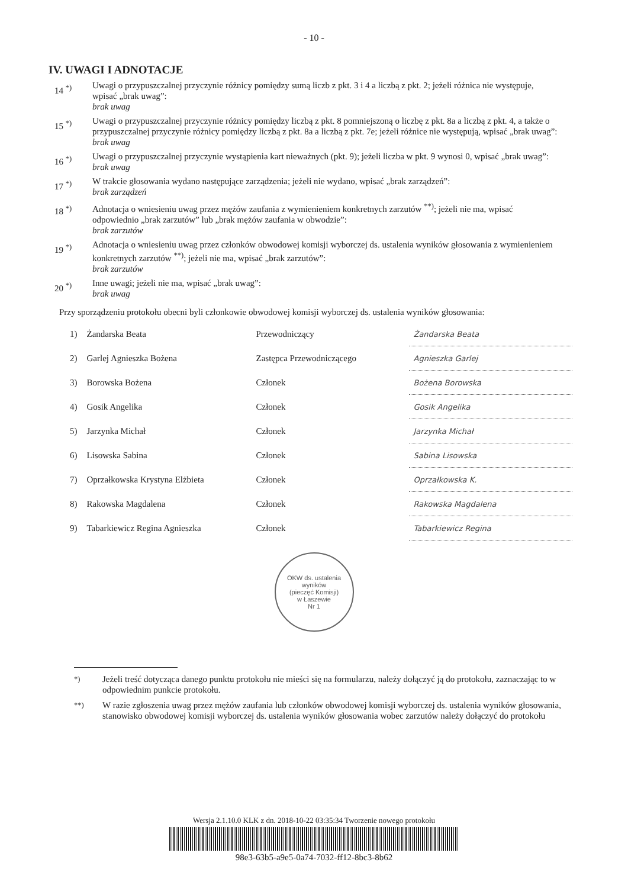- 10 -
IV. UWAGI I ADNOTACJE
14 <sup>*)</sup>
Uwagi o przypuszczalnej przyczynie różnicy pomiędzy sumą liczb z pkt. 3 i 4 a liczbą z pkt. 2; jeżeli różnica nie występuje, wpisać „brak uwag”:
brak uwag
15 <sup>*)</sup>
Uwagi o przypuszczalnej przyczynie różnicy pomiędzy liczbą z pkt. 8 pomniejszoną o liczbę z pkt. 8a a liczbą z pkt. 4, a także o przypuszczalnej przyczynie różnicy pomiędzy liczbą z pkt. 8a a liczbą z pkt. 7e; jeżeli różnice nie występują, wpisać „brak uwag”:
brak uwag
16 <sup>*)</sup>
Uwagi o przypuszczalnej przyczynie wystąpienia kart nieważnych (pkt. 9); jeżeli liczba w pkt. 9 wynosi 0, wpisać „brak uwag”:
brak uwag
17 <sup>*)</sup>
W trakcie głosowania wydano następujące zarządzenia; jeżeli nie wydano, wpisać „brak zarządzeń”:
brak zarządzeń
18 <sup>*)</sup>
Adnotacja o wniesieniu uwag przez mężów zaufania z wymienieniem konkretnych zarzutów <sup>**)</sup>; jeżeli nie ma, wpisać odpowiednio „brak zarzutów” lub „brak mężów zaufania w obwodzie”:
brak zarzutów
19 <sup>*)</sup>
Adnotacja o wniesieniu uwag przez członków obwodowej komisji wyborczej ds. ustalenia wyników głosowania z wymienieniem konkretnych zarzutów <sup>**)</sup>; jeżeli nie ma, wpisać „brak zarzutów”:
brak zarzutów
20 <sup>*)</sup>
Inne uwagi; jeżeli nie ma, wpisać „brak uwag”:
brak uwag
Przy sporządzeniu protokołu obecni byli członkowie obwodowej komisji wyborczej ds. ustalenia wyników głosowania:
| 1) | Żandarska Beata | Przewodniczący | Żandarska Beata |
| 2) | Garlej Agnieszka Bożena | Zastępca Przewodniczącego | Agnieszka Garlej |
| 3) | Borowska Bożena | Członek | Bożena Borowska |
| 4) | Gosik Angelika | Członek | Gosik Angelika |
| 5) | Jarzynka Michał | Członek | Jarzynka Michał |
| 6) | Lisowska Sabina | Członek | Sabina Lisowska |
| 7) | Oprzałkowska Krystyna Elżbieta | Członek | Oprzałkowska K. |
| 8) | Rakowska Magdalena | Członek | Rakowska Magdalena |
| 9) | Tabarkiewicz Regina Agnieszka | Członek | Tabarkiewicz Regina |
OKW ds. ustalenia wyników
(pieczęć Komisji)
w Łaszewie
Nr 1
<sup>*)</sup> Jeżeli treść dotycząca danego punktu protokołu nie mieści się na formularzu, należy dołączyć ją do protokołu, zaznaczając to w odpowiednim punkcie protokołu.
<sup>**)</sup> W razie zgłoszenia uwag przez mężów zaufania lub członków obwodowej komisji wyborczej ds. ustalenia wyników głosowania, stanowisko obwodowej komisji wyborczej ds. ustalenia wyników głosowania wobec zarzutów należy dołączyć do protokołu
Wersja 2.1.10.0 KLK z dn. 2018-10-22 03:35:34 Tworzenie nowego protokołu
98e3-63b5-a9e5-0a74-7032-ff12-8bc3-8b62